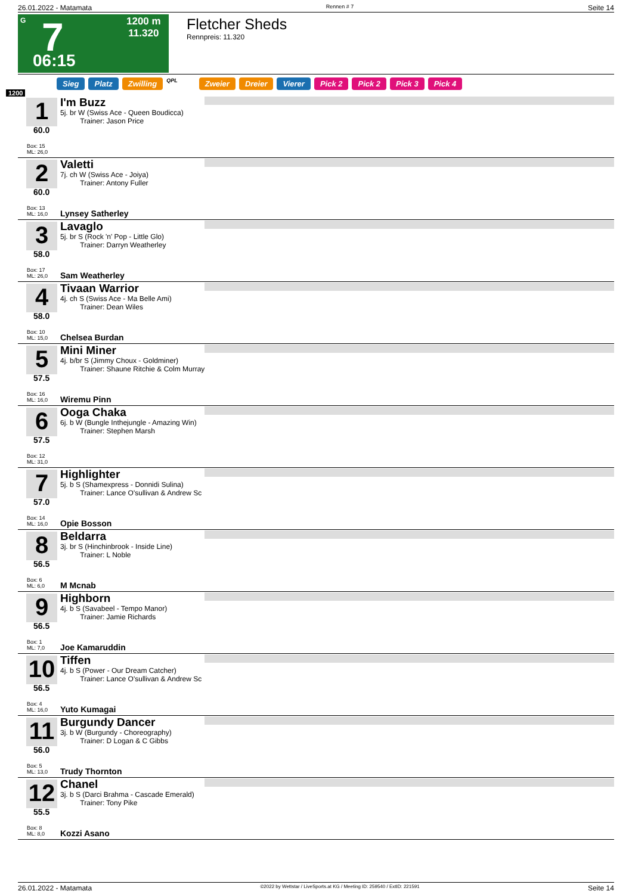26.01.2022 - Matamata Rennen # 7 Seite 14
G 7
06:15
1200 m
11.320
Fletcher Sheds
Rennpreis: 11.320
Sieg Platz Zwilling QPL Zweier Dreier Vierer Pick 2 Pick 2 Pick 3 Pick 4
1200
1
60.0
Box: 15
ML: 26,0
I'm Buzz
5j. br W (Swiss Ace - Queen Boudicca)
Trainer: Jason Price
2
60.0
Box: 13
ML: 16,0
Valetti
7j. ch W (Swiss Ace - Joiya)
Trainer: Antony Fuller
Lynsey Satherley
3
58.0
Box: 17
ML: 26,0
Lavaglo
5j. br S (Rock 'n' Pop - Little Glo)
Trainer: Darryn Weatherley
Sam Weatherley
4
58.0
Box: 10
ML: 15,0
Tivaan Warrior
4j. ch S (Swiss Ace - Ma Belle Ami)
Trainer: Dean Wiles
Chelsea Burdan
5
57.5
Box: 16
ML: 16,0
Mini Miner
4j. b/br S (Jimmy Choux - Goldminer)
Trainer: Shaune Ritchie & Colm Murray
Wiremu Pinn
6
57.5
Box: 12
ML: 31,0
Ooga Chaka
6j. b W (Bungle Inthejungle - Amazing Win)
Trainer: Stephen Marsh
7
57.0
Box: 14
ML: 16,0
Highlighter
5j. b S (Shamexpress - Donnidi Sulina)
Trainer: Lance O'sullivan & Andrew Sc
Opie Bosson
8
56.5
Box: 6
ML: 6,0
Beldarra
3j. br S (Hinchinbrook - Inside Line)
Trainer: L Noble
M Mcnab
9
56.5
Box: 1
ML: 7,0
Highborn
4j. b S (Savabeel - Tempo Manor)
Trainer: Jamie Richards
Joe Kamaruddin
10
56.5
Box: 4
ML: 16,0
Tiffen
4j. b S (Power - Our Dream Catcher)
Trainer: Lance O'sullivan & Andrew Sc
Yuto Kumagai
11
56.0
Box: 5
ML: 13,0
Burgundy Dancer
3j. b W (Burgundy - Choreography)
Trainer: D Logan & C Gibbs
Trudy Thornton
12
55.5
Box: 8
ML: 8,0
Chanel
3j. b S (Darci Brahma - Cascade Emerald)
Trainer: Tony Pike
Kozzi Asano
26.01.2022 - Matamata ©2022 by Wettstar / LiveSports.at KG / Meeting ID: 259540 / ExtID: 221591 Seite 14